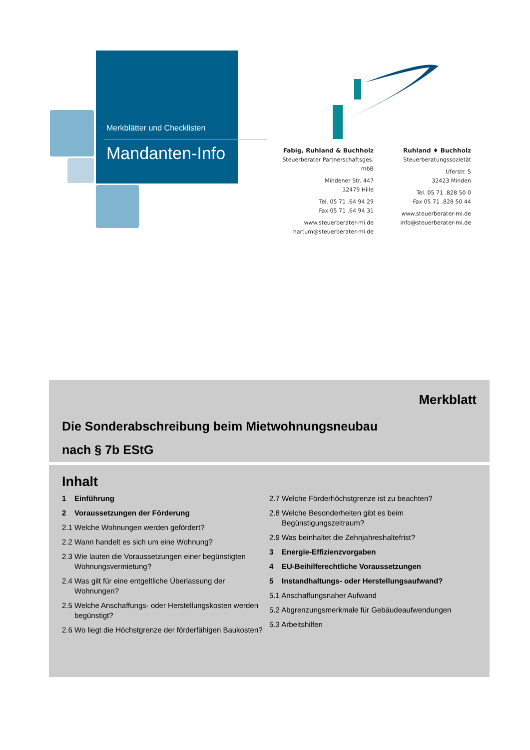Merkblätter und Checklisten
Mandanten-Info
Fabig, Ruhland & Buchholz
Steuerberater Partnerschaftsges. mbB
Mindener Str. 447
32479 Hille
Tel. 05 71 .64 94 29
Fax 05 71 .64 94 31
www.steuerberater-mi.de
hartum@steuerberater-mi.de
Ruhland ♦ Buchholz
Steuerberatungssozietät
Uferstr. 5
32423 Minden
Tel. 05 71 .828 50 0
Fax 05 71 .828 50 44
www.steuerberater-mi.de
info@steuerberater-mi.de
Merkblatt
Die Sonderabschreibung beim Mietwohnungsneubau
nach § 7b EStG
Inhalt
1 Einführung
2 Voraussetzungen der Förderung
2.1 Welche Wohnungen werden gefördert?
2.2 Wann handelt es sich um eine Wohnung?
2.3 Wie lauten die Voraussetzungen einer begünstigten Wohnungsvermietung?
2.4 Was gilt für eine entgeltliche Überlassung der Wohnungen?
2.5 Welche Anschaffungs- oder Herstellungskosten werden begünstigt?
2.6 Wo liegt die Höchstgrenze der förderfähigen Baukosten?
2.7 Welche Förderhöchstgrenze ist zu beachten?
2.8 Welche Besonderheiten gibt es beim Begünstigungszeitraum?
2.9 Was beinhaltet die Zehnjahreshaltefrist?
3 Energie-Effizienzvorgaben
4 EU-Beihilferechtliche Voraussetzungen
5 Instandhaltungs- oder Herstellungsaufwand?
5.1 Anschaffungsnaher Aufwand
5.2 Abgrenzungsmerkmale für Gebäudeaufwendungen
5.3 Arbeitshilfen